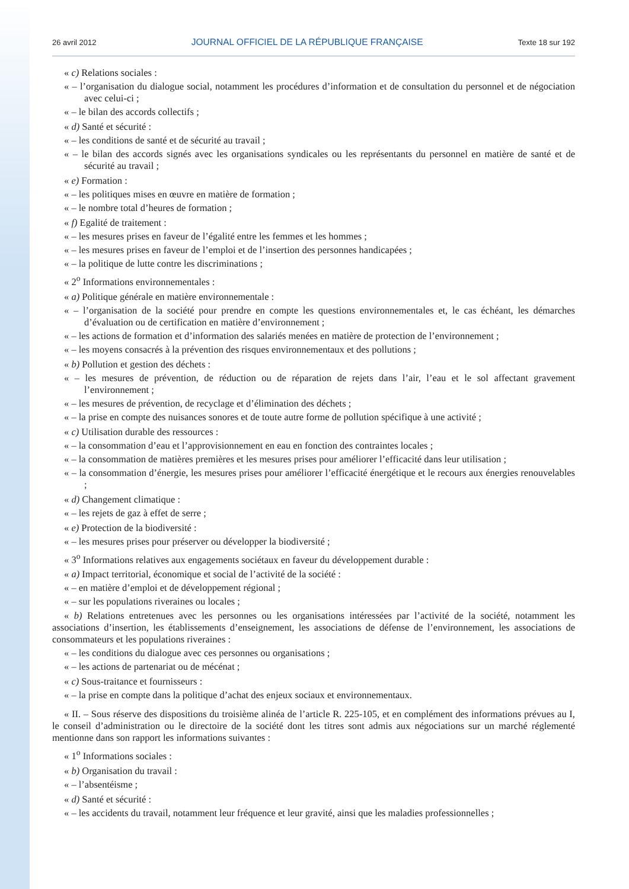26 avril 2012 JOURNAL OFFICIEL DE LA RÉPUBLIQUE FRANÇAISE Texte 18 sur 192
« c) Relations sociales :
« – l’organisation du dialogue social, notamment les procédures d’information et de consultation du personnel et de négociation avec celui-ci ;
« – le bilan des accords collectifs ;
« d) Santé et sécurité :
« – les conditions de santé et de sécurité au travail ;
« – le bilan des accords signés avec les organisations syndicales ou les représentants du personnel en matière de santé et de sécurité au travail ;
« e) Formation :
« – les politiques mises en œuvre en matière de formation ;
« – le nombre total d’heures de formation ;
« f) Egalité de traitement :
« – les mesures prises en faveur de l’égalité entre les femmes et les hommes ;
« – les mesures prises en faveur de l’emploi et de l’insertion des personnes handicapées ;
« – la politique de lutte contre les discriminations ;
« 2<sup>o</sup> Informations environnementales :
« a) Politique générale en matière environnementale :
« – l’organisation de la société pour prendre en compte les questions environnementales et, le cas échéant, les démarches d’évaluation ou de certification en matière d’environnement ;
« – les actions de formation et d’information des salariés menées en matière de protection de l’environnement ;
« – les moyens consacrés à la prévention des risques environnementaux et des pollutions ;
« b) Pollution et gestion des déchets :
« – les mesures de prévention, de réduction ou de réparation de rejets dans l’air, l’eau et le sol affectant gravement l’environnement ;
« – les mesures de prévention, de recyclage et d’élimination des déchets ;
« – la prise en compte des nuisances sonores et de toute autre forme de pollution spécifique à une activité ;
« c) Utilisation durable des ressources :
« – la consommation d’eau et l’approvisionnement en eau en fonction des contraintes locales ;
« – la consommation de matières premières et les mesures prises pour améliorer l’efficacité dans leur utilisation ;
« – la consommation d’énergie, les mesures prises pour améliorer l’efficacité énergétique et le recours aux énergies renouvelables ;
« d) Changement climatique :
« – les rejets de gaz à effet de serre ;
« e) Protection de la biodiversité :
« – les mesures prises pour préserver ou développer la biodiversité ;
« 3<sup>o</sup> Informations relatives aux engagements sociétaux en faveur du développement durable :
« a) Impact territorial, économique et social de l’activité de la société :
« – en matière d’emploi et de développement régional ;
« – sur les populations riveraines ou locales ;
« b) Relations entretenues avec les personnes ou les organisations intéressées par l’activité de la société, notamment les associations d’insertion, les établissements d’enseignement, les associations de défense de l’environnement, les associations de consommateurs et les populations riveraines :
« – les conditions du dialogue avec ces personnes ou organisations ;
« – les actions de partenariat ou de mécénat ;
« c) Sous-traitance et fournisseurs :
« – la prise en compte dans la politique d’achat des enjeux sociaux et environnementaux.
« II. – Sous réserve des dispositions du troisième alinéa de l’article R. 225-105, et en complément des informations prévues au I, le conseil d’administration ou le directoire de la société dont les titres sont admis aux négociations sur un marché réglementé mentionne dans son rapport les informations suivantes :
« 1<sup>o</sup> Informations sociales :
« b) Organisation du travail :
« – l’absentéisme ;
« d) Santé et sécurité :
« – les accidents du travail, notamment leur fréquence et leur gravité, ainsi que les maladies professionnelles ;